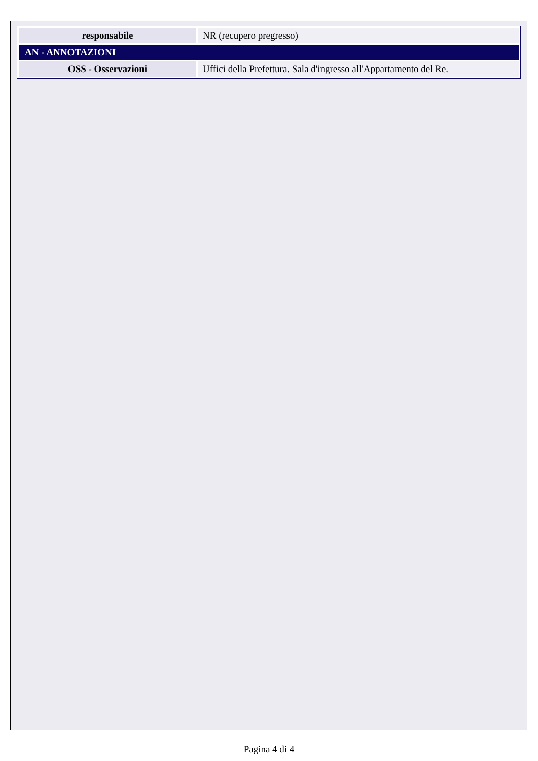| responsabile | NR (recupero pregresso) |
| AN - ANNOTAZIONI | |
| OSS - Osservazioni | Uffici della Prefettura. Sala d'ingresso all'Appartamento del Re. |
Pagina 4 di 4